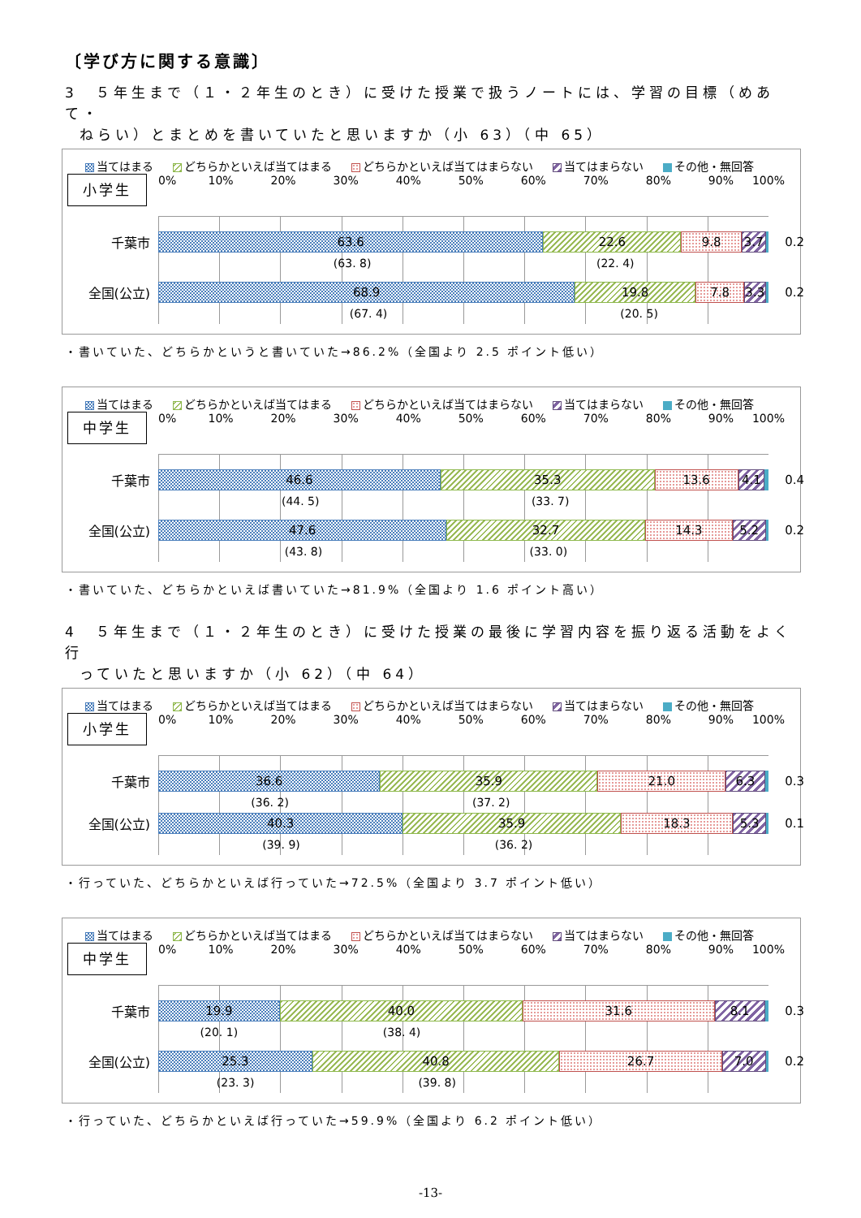〔学び方に関する意識〕
3　５年生まで（１・２年生のとき）に受けた授業で扱うノートには、学習の目標（めあて・
ねらい）とまとめを書いていたと思いますか（小 63）（中 65）
当てはまる どちらかといえば当てはまる どちらかといえば当てはまらない 当てはまらない その他・無回答
小学生
0% 10% 20% 30% 40% 50% 60% 70% 80% 90% 100%
千葉市
63.6 22.6 9.8 3.7
0.2
(63. 8) (22. 4)
全国(公立)
68.9 19.8 7.8 3.3
0.2
(67. 4) (20. 5)
・書いていた、どちらかというと書いていた→86.2%（全国より 2.5 ポイント低い）
当てはまる どちらかといえば当てはまる どちらかといえば当てはまらない 当てはまらない その他・無回答
中学生
0% 10% 20% 30% 40% 50% 60% 70% 80% 90% 100%
千葉市
46.6 35.3 13.6 4.1
0.4
(44. 5) (33. 7)
全国(公立)
47.6 32.7 14.3 5.2
0.2
(43. 8) (33. 0)
・書いていた、どちらかといえば書いていた→81.9%（全国より 1.6 ポイント高い）
4　５年生まで（１・２年生のとき）に受けた授業の最後に学習内容を振り返る活動をよく行
っていたと思いますか（小 62）（中 64）
当てはまる どちらかといえば当てはまる どちらかといえば当てはまらない 当てはまらない その他・無回答
小学生
0% 10% 20% 30% 40% 50% 60% 70% 80% 90% 100%
千葉市
36.6 35.9 21.0 6.3
0.3
(36. 2) (37. 2)
全国(公立)
40.3 35.9 18.3 5.3
0.1
(39. 9) (36. 2)
・行っていた、どちらかといえば行っていた→72.5%（全国より 3.7 ポイント低い）
当てはまる どちらかといえば当てはまる どちらかといえば当てはまらない 当てはまらない その他・無回答
中学生
0% 10% 20% 30% 40% 50% 60% 70% 80% 90% 100%
千葉市
19.9 40.0 31.6 8.1
0.3
(20. 1) (38. 4)
全国(公立)
25.3 40.8 26.7 7.0
0.2
(23. 3) (39. 8)
・行っていた、どちらかといえば行っていた→59.9%（全国より 6.2 ポイント低い）
-13-